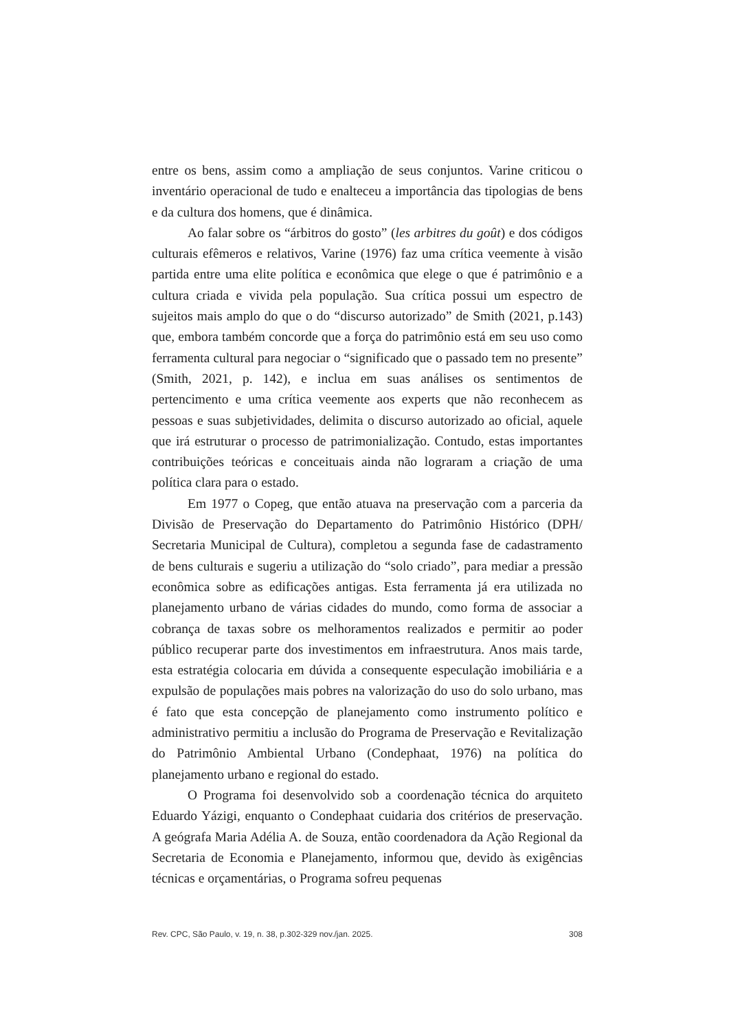entre os bens, assim como a ampliação de seus conjuntos. Varine criticou o inventário operacional de tudo e enalteceu a importância das tipologias de bens e da cultura dos homens, que é dinâmica.
Ao falar sobre os “árbitros do gosto” (les arbitres du goût) e dos códigos culturais efêmeros e relativos, Varine (1976) faz uma crítica veemente à visão partida entre uma elite política e econômica que elege o que é patrimônio e a cultura criada e vivida pela população. Sua crítica possui um espectro de sujeitos mais amplo do que o do “discurso autorizado” de Smith (2021, p.143) que, embora também concorde que a força do patrimônio está em seu uso como ferramenta cultural para negociar o “significado que o passado tem no presente” (Smith, 2021, p. 142), e inclua em suas análises os sentimentos de pertencimento e uma crítica veemente aos experts que não reconhecem as pessoas e suas subjetividades, delimita o discurso autorizado ao oficial, aquele que irá estruturar o processo de patrimonialização. Contudo, estas importantes contribuições teóricas e conceituais ainda não lograram a criação de uma política clara para o estado.
Em 1977 o Copeg, que então atuava na preservação com a parceria da Divisão de Preservação do Departamento do Patrimônio Histórico (DPH/ Secretaria Municipal de Cultura), completou a segunda fase de cadastramento de bens culturais e sugeriu a utilização do “solo criado”, para mediar a pressão econômica sobre as edificações antigas. Esta ferramenta já era utilizada no planejamento urbano de várias cidades do mundo, como forma de associar a cobrança de taxas sobre os melhoramentos realizados e permitir ao poder público recuperar parte dos investimentos em infraestrutura. Anos mais tarde, esta estratégia colocaria em dúvida a consequente especulação imobiliária e a expulsão de populações mais pobres na valorização do uso do solo urbano, mas é fato que esta concepção de planejamento como instrumento político e administrativo permitiu a inclusão do Programa de Preservação e Revitalização do Patrimônio Ambiental Urbano (Condephaat, 1976) na política do planejamento urbano e regional do estado.
O Programa foi desenvolvido sob a coordenação técnica do arquiteto Eduardo Yázigi, enquanto o Condephaat cuidaria dos critérios de preservação. A geógrafa Maria Adélia A. de Souza, então coordenadora da Ação Regional da Secretaria de Economia e Planejamento, informou que, devido às exigências técnicas e orçamentárias, o Programa sofreu pequenas
Rev. CPC, São Paulo, v. 19, n. 38, p.302-329 nov./jan. 2025. 308